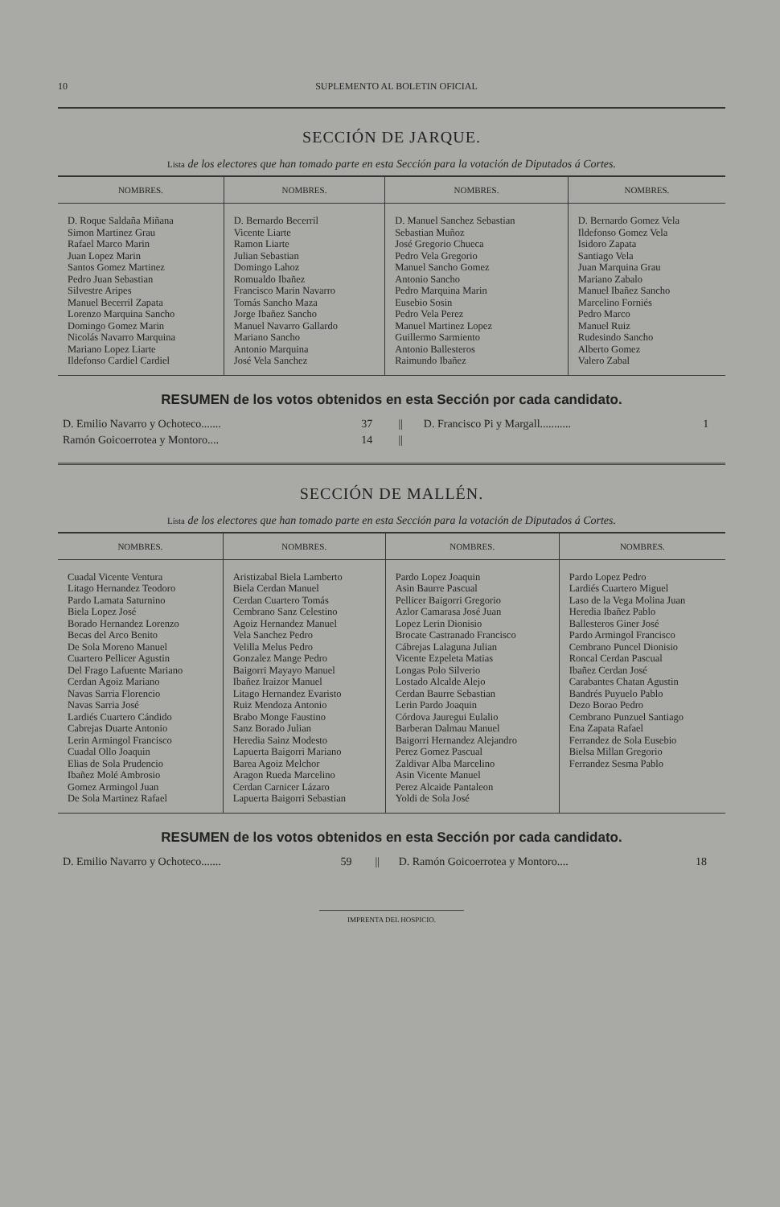10 SUPLEMENTO AL BOLETIN OFICIAL
SECCIÓN DE JARQUE.
Lista de los electores que han tomado parte en esta Sección para la votación de Diputados á Cortes.
| NOMBRES. | NOMBRES. | NOMBRES. | NOMBRES. |
| --- | --- | --- | --- |
| D. Roque Saldaña Miñana Simon Martinez Grau Rafael Marco Marin Juan Lopez Marin Santos Gomez Martinez Pedro Juan Sebastian Silvestre Aripes Manuel Becerril Zapata Lorenzo Marquina Sancho Domingo Gomez Marin Nicolás Navarro Marquina Mariano Lopez Liarte Ildefonso Cardiel Cardiel | D. Bernardo Becerril Vicente Liarte Ramon Liarte Julian Sebastian Domingo Lahoz Romualdo Ibañez Francisco Marin Navarro Tomás Sancho Maza Jorge Ibañez Sancho Manuel Navarro Gallardo Mariano Sancho Antonio Marquina José Vela Sanchez | D. Manuel Sanchez Sebastian Sebastian Muñoz José Gregorio Chueca Pedro Vela Gregorio Manuel Sancho Gomez Antonio Sancho Pedro Marquina Marin Eusebio Sosin Pedro Vela Perez Manuel Martinez Lopez Guillermo Sarmiento Antonio Ballesteros Raimundo Ibañez | D. Bernardo Gomez Vela Ildefonso Gomez Vela Isidoro Zapata Santiago Vela Juan Marquina Grau Mariano Zabalo Manuel Ibañez Sancho Marcelino Forniés Pedro Marco Manuel Ruiz Rudesindo Sancho Alberto Gomez Valero Zabal |
RESUMEN de los votos obtenidos en esta Sección por cada candidato.
| D. Emilio Navarro y Ochoteco....... | 37 | // | D. Francisco Pi y Margall........... | 1 |
| Ramón Goicoerrotea y Montoro.... | 14 | // | | |
SECCIÓN DE MALLÉN.
Lista de los electores que han tomado parte en esta Sección para la votación de Diputados á Cortes.
| NOMBRES. | NOMBRES. | NOMBRES. | NOMBRES. |
| --- | --- | --- | --- |
| Cuadal Vicente Ventura Litago Hernandez Teodoro Pardo Lamata Saturnino Biela Lopez José Borado Hernandez Lorenzo Becas del Arco Benito De Sola Moreno Manuel Cuartero Pellicer Agustin Del Frago Lafuente Mariano Cerdan Agoiz Mariano Navas Sarria Florencio Navas Sarria José Lardiés Cuartero Cándido Cabrejas Duarte Antonio Lerin Armingol Francisco Cuadal Ollo Joaquin Elias de Sola Prudencio Ibañez Molé Ambrosio Gomez Armingol Juan De Sola Martinez Rafael | Aristizabal Biela Lamberto Biela Cerdan Manuel Cerdan Cuartero Tomás Cembrano Sanz Celestino Agoiz Hernandez Manuel Vela Sanchez Pedro Velilla Melus Pedro Gonzalez Mange Pedro Baigorri Mayayo Manuel Ibañez Iraizor Manuel Litago Hernandez Evaristo Ruiz Mendoza Antonio Brabo Monge Faustino Sanz Borado Julian Heredia Sainz Modesto Lapuerta Baigorri Mariano Barea Agoiz Melchor Aragon Rueda Marcelino Cerdan Carnicer Lázaro Lapuerta Baigorri Sebastian | Pardo Lopez Joaquin Asin Baurre Pascual Pellicer Baigorri Gregorio Azlor Camarasa José Juan Lopez Lerin Dionisio Brocate Castranado Francisco Cábrejas Lalaguna Julian Vicente Ezpeleta Matias Longas Polo Silverio Lostado Alcalde Alejo Cerdan Baurre Sebastian Lerin Pardo Joaquin Córdova Jauregui Eulalio Barberan Dalmau Manuel Baigorri Hernandez Alejandro Perez Gomez Pascual Zaldivar Alba Marcelino Asin Vicente Manuel Perez Alcaide Pantaleon Yoldi de Sola José | Pardo Lopez Pedro Lardiés Cuartero Miguel Laso de la Vega Molina Juan Heredia Ibañez Pablo Ballesteros Giner José Pardo Armingol Francisco Cembrano Puncel Dionisio Roncal Cerdan Pascual Ibañez Cerdan José Carabantes Chatan Agustin Bandrés Puyuelo Pablo Dezo Borao Pedro Cembrano Punzuel Santiago Ena Zapata Rafael Ferrandez de Sola Eusebio Bielsa Millan Gregorio Ferrandez Sesma Pablo |
RESUMEN de los votos obtenidos en esta Sección por cada candidato.
| D. Emilio Navarro y Ochoteco....... | 59 | // | D. Ramón Goicoerrotea y Montoro.... | 18 |
IMPRENTA DEL HOSPICIO.